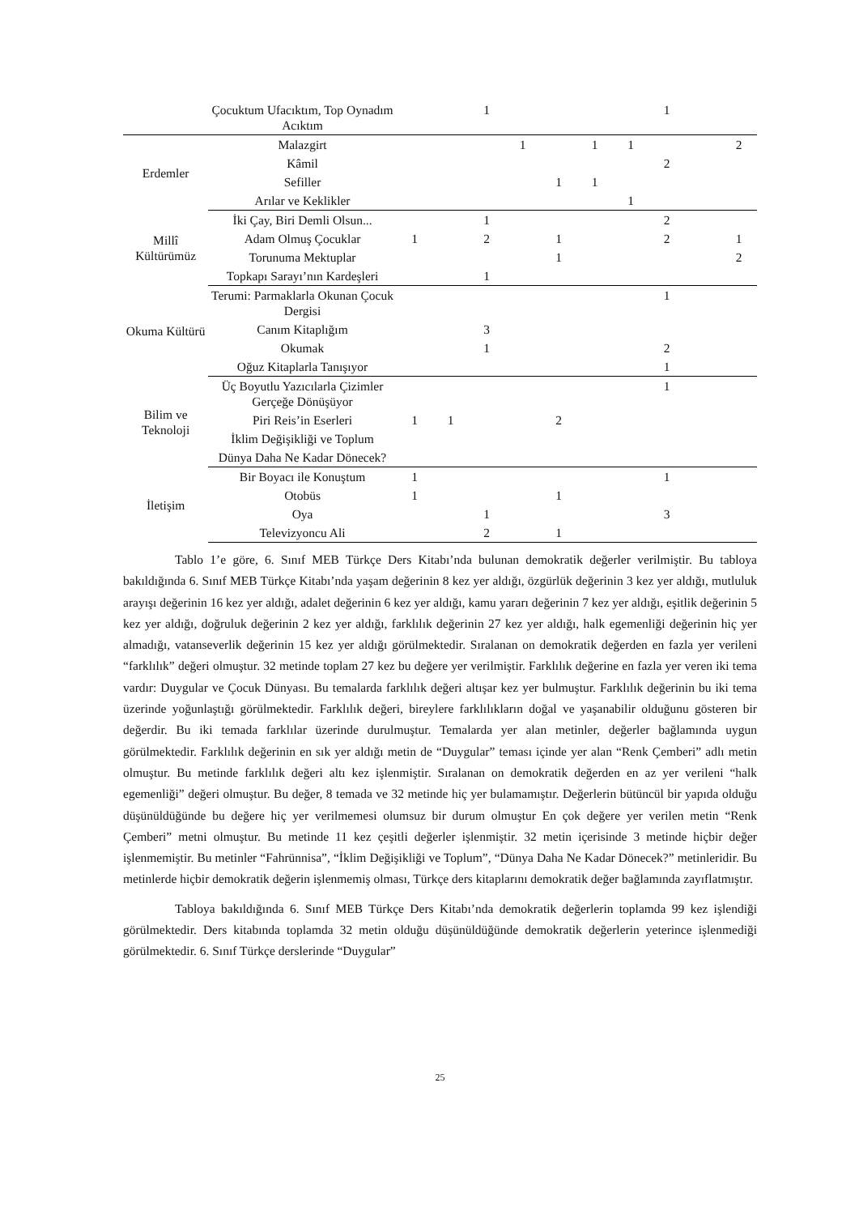| | Çocuktum Ufacıktım, Top Oynadım Acıktım | | | 1 | | | | | 1 | | |
| Erdemler | Malazgirt | | | | 1 | | 1 | 1 | | | 2 |
| | Kâmil | | | | | | | | 2 | | |
| | Sefiller | | | | | 1 | 1 | | | | |
| | Arılar ve Keklikler | | | | | | | 1 | | | |
| Millî Kültürümüz | İki Çay, Biri Demli Olsun... | | | 1 | | | | | 2 | | |
| | Adam Olmuş Çocuklar | 1 | | 2 | | 1 | | | 2 | | 1 |
| | Torunuma Mektuplar | | | | | 1 | | | | | 2 |
| | Topkapı Sarayı’nın Kardeşleri | | | 1 | | | | | | | |
| Okuma Kültürü | Terumi: Parmaklarla Okunan Çocuk Dergisi | | | | | | | | 1 | | |
| | Canım Kitaplığım | | | 3 | | | | | | | |
| | Okumak | | | 1 | | | | | 2 | | |
| | Oğuz Kitaplarla Tanışıyor | | | | | | | | 1 | | |
| Bilim ve Teknoloji | Üç Boyutlu Yazıcılarla Çizimler Gerçeğe Dönüşüyor | | | | | | | | 1 | | |
| | Piri Reis’in Eserleri | 1 | 1 | | | 2 | | | | | |
| | İklim Değişikliği ve Toplum | | | | | | | | | | |
| | Dünya Daha Ne Kadar Dönecek? | | | | | | | | | | |
| İletişim | Bir Boyacı ile Konuştum | 1 | | | | | | | 1 | | |
| | Otobüs | 1 | | | | 1 | | | | | |
| | Oya | | | 1 | | | | | 3 | | |
| | Televizyoncu Ali | | | 2 | | 1 | | | | | |
Tablo 1’e göre, 6. Sınıf MEB Türkçe Ders Kitabı’nda bulunan demokratik değerler verilmiştir. Bu tabloya bakıldığında 6. Sınıf MEB Türkçe Kitabı’nda yaşam değerinin 8 kez yer aldığı, özgürlük değerinin 3 kez yer aldığı, mutluluk arayışı değerinin 16 kez yer aldığı, adalet değerinin 6 kez yer aldığı, kamu yararı değerinin 7 kez yer aldığı, eşitlik değerinin 5 kez yer aldığı, doğruluk değerinin 2 kez yer aldığı, farklılık değerinin 27 kez yer aldığı, halk egemenliği değerinin hiç yer almadığı, vatanseverlik değerinin 15 kez yer aldığı görülmektedir. Sıralanan on demokratik değerden en fazla yer verileni “farklılık” değeri olmuştur. 32 metinde toplam 27 kez bu değere yer verilmiştir. Farklılık değerine en fazla yer veren iki tema vardır: Duygular ve Çocuk Dünyası. Bu temalarda farklılık değeri altışar kez yer bulmuştur. Farklılık değerinin bu iki tema üzerinde yoğunlaştığı görülmektedir. Farklılık değeri, bireylere farklılıkların doğal ve yaşanabilir olduğunu gösteren bir değerdir. Bu iki temada farklılar üzerinde durulmuştur. Temalarda yer alan metinler, değerler bağlamında uygun görülmektedir. Farklılık değerinin en sık yer aldığı metin de “Duygular” teması içinde yer alan “Renk Çemberi” adlı metin olmuştur. Bu metinde farklılık değeri altı kez işlenmiştir. Sıralanan on demokratik değerden en az yer verileni “halk egemenliği” değeri olmuştur. Bu değer, 8 temada ve 32 metinde hiç yer bulamamıştır. Değerlerin bütüncül bir yapıda olduğu düşünüldüğünde bu değere hiç yer verilmemesi olumsuz bir durum olmuştur En çok değere yer verilen metin “Renk Çemberi” metni olmuştur. Bu metinde 11 kez çeşitli değerler işlenmiştir. 32 metin içerisinde 3 metinde hiçbir değer işlenmemiştir. Bu metinler “Fahrünnisa”, “İklim Değişikliği ve Toplum”, “Dünya Daha Ne Kadar Dönecek?” metinleridir. Bu metinlerde hiçbir demokratik değerin işlenmemiş olması, Türkçe ders kitaplarını demokratik değer bağlamında zayıflatmıştır.
Tabloya bakıldığında 6. Sınıf MEB Türkçe Ders Kitabı’nda demokratik değerlerin toplamda 99 kez işlendiği görülmektedir. Ders kitabında toplamda 32 metin olduğu düşünüldüğünde demokratik değerlerin yeterince işlenmediği görülmektedir. 6. Sınıf Türkçe derslerinde “Duygular”
25